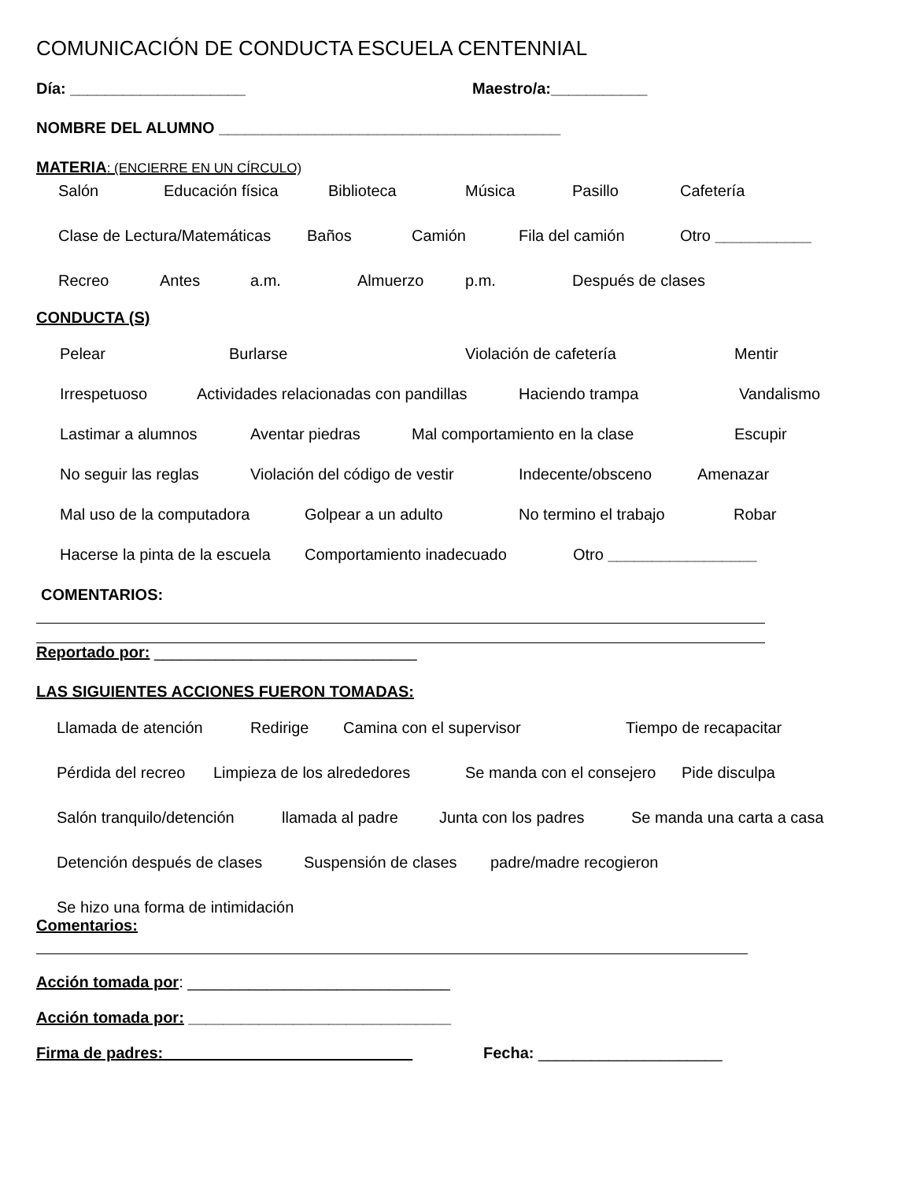COMUNICACIÓN DE CONDUCTA ESCUELA CENTENNIAL
Día: ____________________ Maestro/a:___________
NOMBRE DEL ALUMNO _______________________________________
MATERIA: (ENCIERRE EN UN CÍRCULO)
Salón Educación física Biblioteca Música Pasillo Cafetería
Clase de Lectura/Matemáticas Baños Camión Fila del camión Otro ___________
Recreo Antes a.m. Almuerzo p.m. Después de clases
CONDUCTA (S)
Pelear Burlarse Violación de cafetería Mentir
Irrespetuoso Actividades relacionadas con pandillas Haciendo trampa Vandalismo
Lastimar a alumnos Aventar piedras Mal comportamiento en la clase Escupir
No seguir las reglas Violación del código de vestir Indecente/obsceno Amenazar
Mal uso de la computadora Golpear a un adulto No termino el trabajo Robar
Hacerse la pinta de la escuela Comportamiento inadecuado Otro _________________
COMENTARIOS:
Reportado por: ______________________________
LAS SIGUIENTES ACCIONES FUERON TOMADAS:
Llamada de atención Redirige Camina con el supervisor Tiempo de recapacitar
Pérdida del recreo Limpieza de los alrededores Se manda con el consejero Pide disculpa
Salón tranquilo/detención llamada al padre Junta con los padres Se manda una carta a casa
Detención después de clases Suspensión de clases padre/madre recogieron
Se hizo una forma de intimidación
Comentarios:
Acción tomada por: ______________________________
Acción tomada por: ______________________________
Firma de padres: ____________________________ Fecha: _____________________